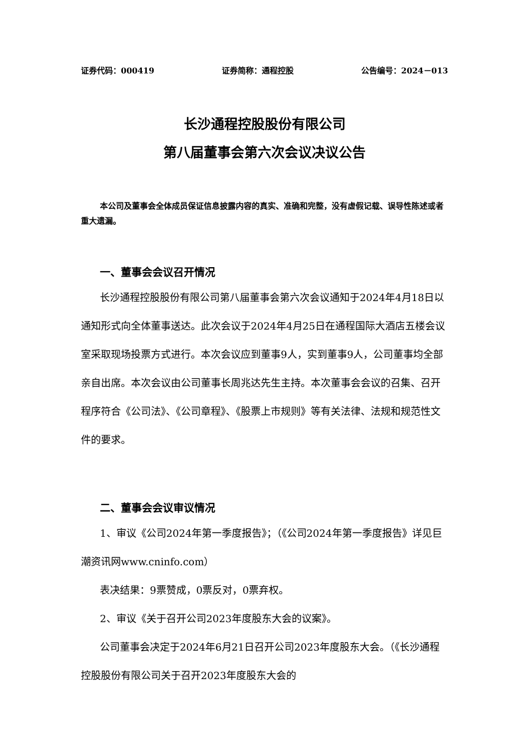证券代码：000419 证券简称：通程控股 公告编号：2024－013
长沙通程控股股份有限公司
第八届董事会第六次会议决议公告
本公司及董事会全体成员保证信息披露内容的真实、准确和完整，没有虚假记载、误导性陈述或者重大遗漏。
一、董事会会议召开情况
长沙通程控股股份有限公司第八届董事会第六次会议通知于2024年4月18日以通知形式向全体董事送达。此次会议于2024年4月25日在通程国际大酒店五楼会议室采取现场投票方式进行。本次会议应到董事9人，实到董事9人，公司董事均全部亲自出席。本次会议由公司董事长周兆达先生主持。本次董事会会议的召集、召开程序符合《公司法》、《公司章程》、《股票上市规则》等有关法律、法规和规范性文件的要求。
二、董事会会议审议情况
1、审议《公司2024年第一季度报告》；（《公司2024年第一季度报告》详见巨潮资讯网www.cninfo.com）
表决结果：9票赞成，0票反对，0票弃权。
2、审议《关于召开公司2023年度股东大会的议案》。
公司董事会决定于2024年6月21日召开公司2023年度股东大会。（《长沙通程控股股份有限公司关于召开2023年度股东大会的